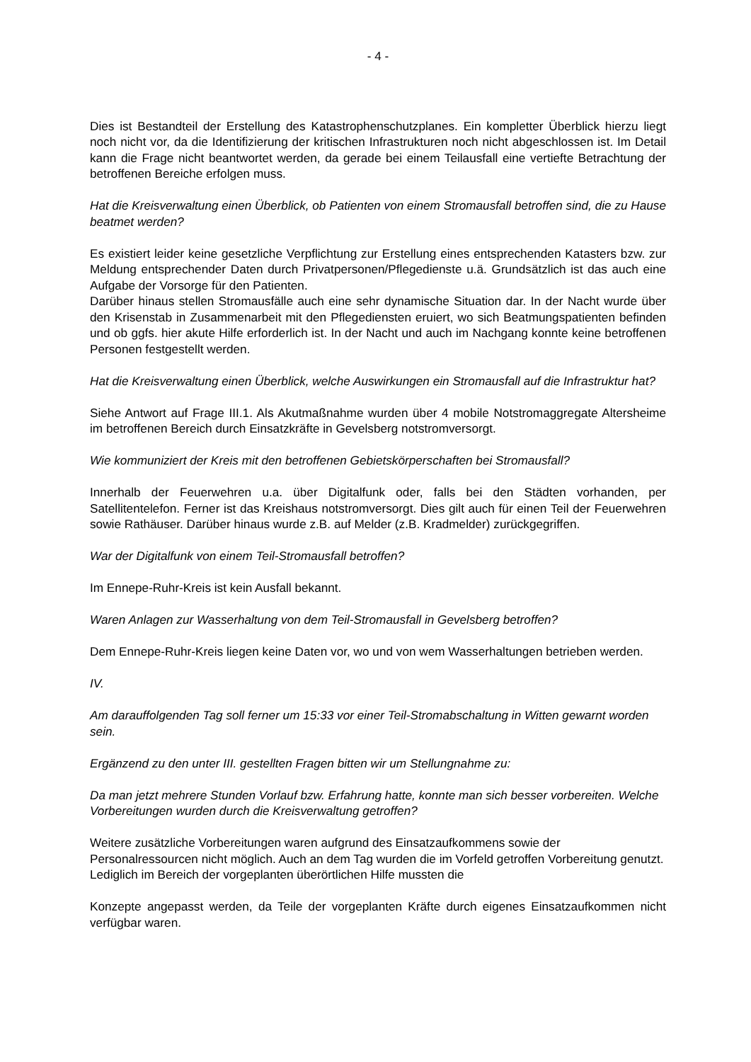- 4 -
Dies ist Bestandteil der Erstellung des Katastrophenschutzplanes. Ein kompletter Überblick hierzu liegt noch nicht vor, da die Identifizierung der kritischen Infrastrukturen noch nicht abgeschlossen ist. Im Detail kann die Frage nicht beantwortet werden, da gerade bei einem Teilausfall eine vertiefte Betrachtung der betroffenen Bereiche erfolgen muss.
Hat die Kreisverwaltung einen Überblick, ob Patienten von einem Stromausfall betroffen sind, die zu Hause beatmet werden?
Es existiert leider keine gesetzliche Verpflichtung zur Erstellung eines entsprechenden Katasters bzw. zur Meldung entsprechender Daten durch Privatpersonen/Pflegedienste u.ä. Grundsätzlich ist das auch eine Aufgabe der Vorsorge für den Patienten.
Darüber hinaus stellen Stromausfälle auch eine sehr dynamische Situation dar. In der Nacht wurde über den Krisenstab in Zusammenarbeit mit den Pflegediensten eruiert, wo sich Beatmungspatienten befinden und ob ggfs. hier akute Hilfe erforderlich ist. In der Nacht und auch im Nachgang konnte keine betroffenen Personen festgestellt werden.
Hat die Kreisverwaltung einen Überblick, welche Auswirkungen ein Stromausfall auf die Infrastruktur hat?
Siehe Antwort auf Frage III.1. Als Akutmaßnahme wurden über 4 mobile Notstromaggregate Altersheime im betroffenen Bereich durch Einsatzkräfte in Gevelsberg notstromversorgt.
Wie kommuniziert der Kreis mit den betroffenen Gebietskörperschaften bei Stromausfall?
Innerhalb der Feuerwehren u.a. über Digitalfunk oder, falls bei den Städten vorhanden, per Satellitentelefon. Ferner ist das Kreishaus notstromversorgt. Dies gilt auch für einen Teil der Feuerwehren sowie Rathäuser. Darüber hinaus wurde z.B. auf Melder (z.B. Kradmelder) zurückgegriffen.
War der Digitalfunk von einem Teil-Stromausfall betroffen?
Im Ennepe-Ruhr-Kreis ist kein Ausfall bekannt.
Waren Anlagen zur Wasserhaltung von dem Teil-Stromausfall in Gevelsberg betroffen?
Dem Ennepe-Ruhr-Kreis liegen keine Daten vor, wo und von wem Wasserhaltungen betrieben werden.
IV.
Am darauffolgenden Tag soll ferner um 15:33 vor einer Teil-Stromabschaltung in Witten gewarnt worden sein.
Ergänzend zu den unter III. gestellten Fragen bitten wir um Stellungnahme zu:
Da man jetzt mehrere Stunden Vorlauf bzw. Erfahrung hatte, konnte man sich besser vorbereiten. Welche Vorbereitungen wurden durch die Kreisverwaltung getroffen?
Weitere zusätzliche Vorbereitungen waren aufgrund des Einsatzaufkommens sowie der Personalressourcen nicht möglich. Auch an dem Tag wurden die im Vorfeld getroffen Vorbereitung genutzt. Lediglich im Bereich der vorgeplanten überörtlichen Hilfe mussten die
Konzepte angepasst werden, da Teile der vorgeplanten Kräfte durch eigenes Einsatzaufkommen nicht verfügbar waren.